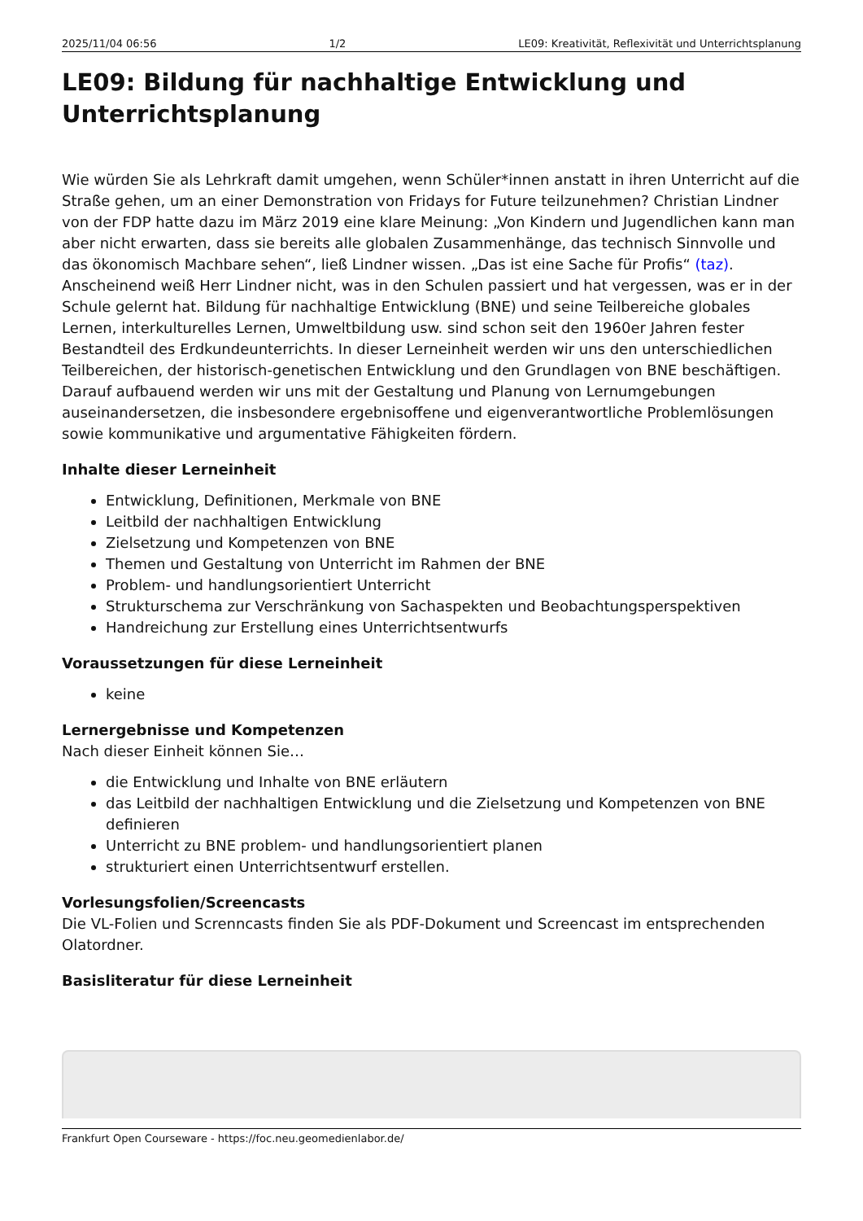2025/11/04 06:56 1/2 LE09: Kreativität, Reflexivität und Unterrichtsplanung
LE09: Bildung für nachhaltige Entwicklung und Unterrichtsplanung
Wie würden Sie als Lehrkraft damit umgehen, wenn Schüler*innen anstatt in ihren Unterricht auf die Straße gehen, um an einer Demonstration von Fridays for Future teilzunehmen? Christian Lindner von der FDP hatte dazu im März 2019 eine klare Meinung: „Von Kindern und Jugendlichen kann man aber nicht erwarten, dass sie bereits alle globalen Zusammenhänge, das technisch Sinnvolle und das ökonomisch Machbare sehen“, ließ Lindner wissen. „Das ist eine Sache für Profis“ (taz). Anscheinend weiß Herr Lindner nicht, was in den Schulen passiert und hat vergessen, was er in der Schule gelernt hat. Bildung für nachhaltige Entwicklung (BNE) und seine Teilbereiche globales Lernen, interkulturelles Lernen, Umweltbildung usw. sind schon seit den 1960er Jahren fester Bestandteil des Erdkundeunterrichts. In dieser Lerneinheit werden wir uns den unterschiedlichen Teilbereichen, der historisch-genetischen Entwicklung und den Grundlagen von BNE beschäftigen. Darauf aufbauend werden wir uns mit der Gestaltung und Planung von Lernumgebungen auseinandersetzen, die insbesondere ergebnisoffene und eigenverantwortliche Problemlösungen sowie kommunikative und argumentative Fähigkeiten fördern.
Inhalte dieser Lerneinheit
Entwicklung, Definitionen, Merkmale von BNE
Leitbild der nachhaltigen Entwicklung
Zielsetzung und Kompetenzen von BNE
Themen und Gestaltung von Unterricht im Rahmen der BNE
Problem- und handlungsorientiert Unterricht
Strukturschema zur Verschränkung von Sachaspekten und Beobachtungsperspektiven
Handreichung zur Erstellung eines Unterrichtsentwurfs
Voraussetzungen für diese Lerneinheit
keine
Lernergebnisse und Kompetenzen
Nach dieser Einheit können Sie…
die Entwicklung und Inhalte von BNE erläutern
das Leitbild der nachhaltigen Entwicklung und die Zielsetzung und Kompetenzen von BNE definieren
Unterricht zu BNE problem- und handlungsorientiert planen
strukturiert einen Unterrichtsentwurf erstellen.
Vorlesungsfolien/Screencasts
Die VL-Folien und Screnncasts finden Sie als PDF-Dokument und Screencast im entsprechenden Olatordner.
Basisliteratur für diese Lerneinheit
Frankfurt Open Courseware - https://foc.neu.geomedienlabor.de/